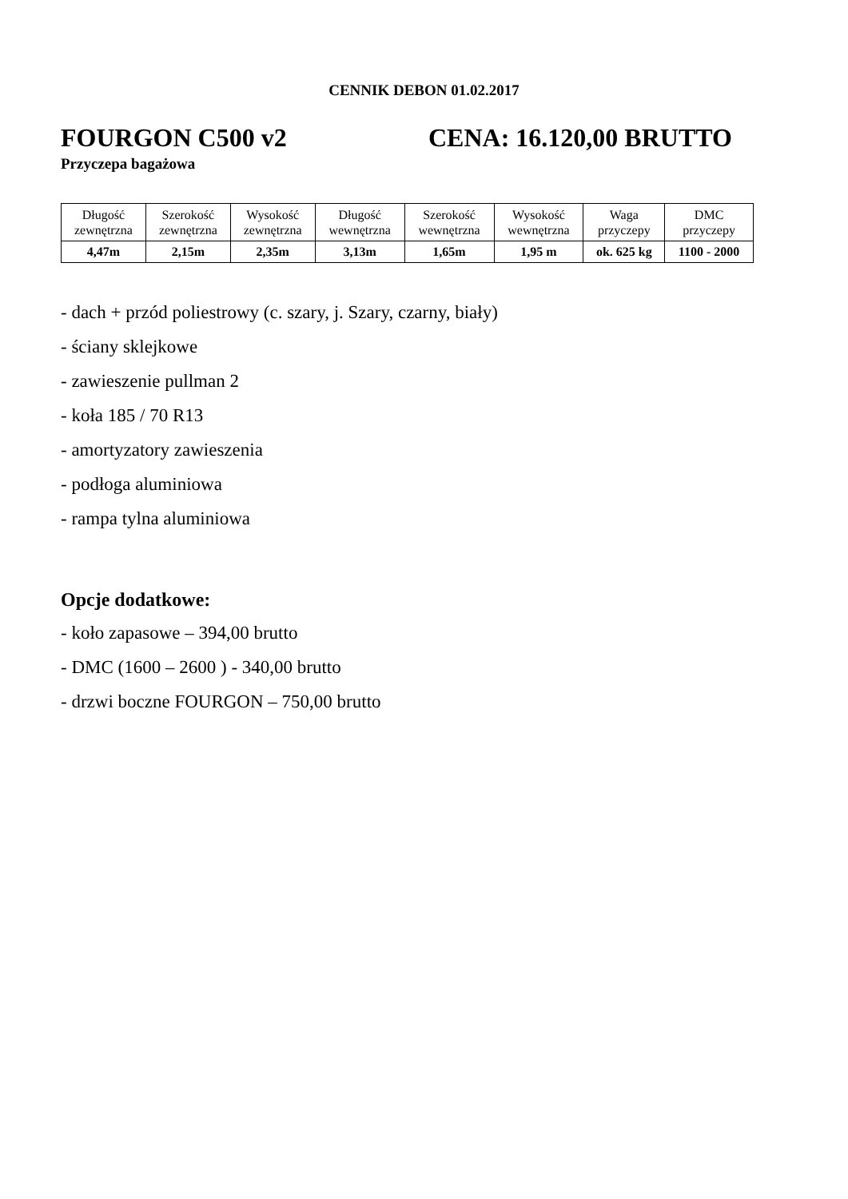CENNIK DEBON 01.02.2017
FOURGON C500 v2 CENA: 16.120,00 BRUTTO
Przyczepa bagażowa
| Długość zewnętrzna | Szerokość zewnętrzna | Wysokość zewnętrzna | Długość wewnętrzna | Szerokość wewnętrzna | Wysokość wewnętrzna | Waga przyczepy | DMC przyczepy |
| --- | --- | --- | --- | --- | --- | --- | --- |
| 4,47m | 2,15m | 2,35m | 3,13m | 1,65m | 1,95 m | ok. 625 kg | 1100 - 2000 |
- dach + przód poliestrowy (c. szary, j. Szary, czarny, biały)
- ściany sklejkowe
- zawieszenie pullman 2
- koła 185 / 70 R13
- amortyzatory zawieszenia
- podłoga aluminiowa
- rampa tylna aluminiowa
Opcje dodatkowe:
- koło zapasowe – 394,00 brutto
- DMC (1600 – 2600 ) - 340,00 brutto
- drzwi boczne FOURGON – 750,00 brutto